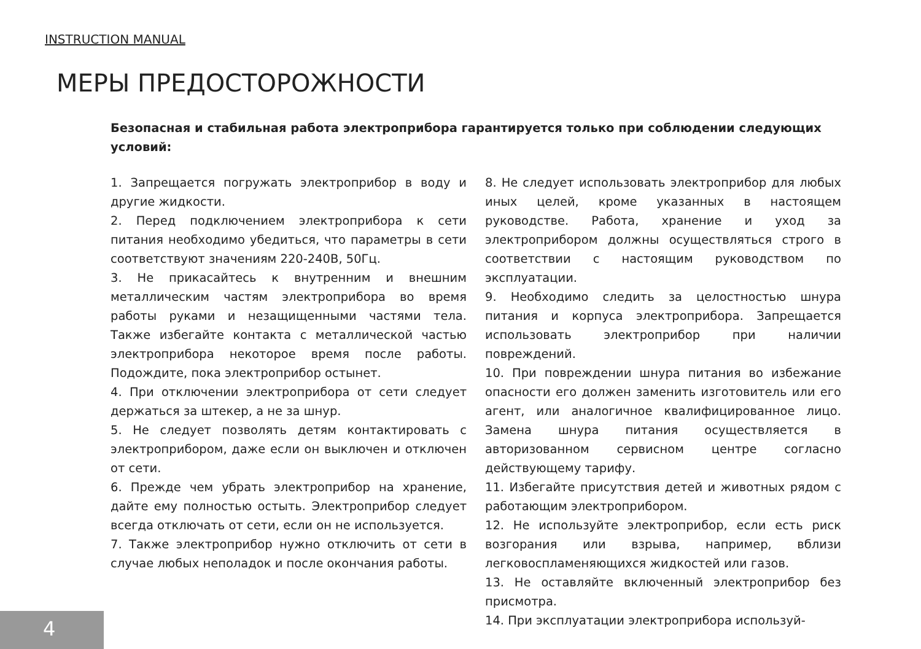INSTRUCTION MANUAL
МЕРЫ ПРЕДОСТОРОЖНОСТИ
Безопасная и стабильная работа электроприбора гарантируется только при соблюдении следующих условий:
1. Запрещается погружать электроприбор в воду и другие жидкости.
2. Перед подключением электроприбора к сети питания необходимо убедиться, что параметры в сети соответствуют значениям 220-240В, 50Гц.
3. Не прикасайтесь к внутренним и внешним металлическим частям электроприбора во время работы руками и незащищенными частями тела. Также избегайте контакта с металлической частью электроприбора некоторое время после работы. Подождите, пока электроприбор остынет.
4. При отключении электроприбора от сети следует держаться за штекер, а не за шнур.
5. Не следует позволять детям контактировать с электроприбором, даже если он выключен и отключен от сети.
6. Прежде чем убрать электроприбор на хранение, дайте ему полностью остыть. Электроприбор следует всегда отключать от сети, если он не используется.
7. Также электроприбор нужно отключить от сети в случае любых неполадок и после окончания работы.
8. Не следует использовать электроприбор для любых иных целей, кроме указанных в настоящем руководстве. Работа, хранение и уход за электроприбором должны осуществляться строго в соответствии с настоящим руководством по эксплуатации.
9. Необходимо следить за целостностью шнура питания и корпуса электроприбора. Запрещается использовать электроприбор при наличии повреждений.
10. При повреждении шнура питания во избежание опасности его должен заменить изготовитель или его агент, или аналогичное квалифицированное лицо. Замена шнура питания осуществляется в авторизованном сервисном центре согласно действующему тарифу.
11. Избегайте присутствия детей и животных рядом с работающим электроприбором.
12. Не используйте электроприбор, если есть риск возгорания или взрыва, например, вблизи легковоспламеняющихся жидкостей или газов.
13. Не оставляйте включенный электроприбор без присмотра.
14. При эксплуатации электроприбора используй-
4